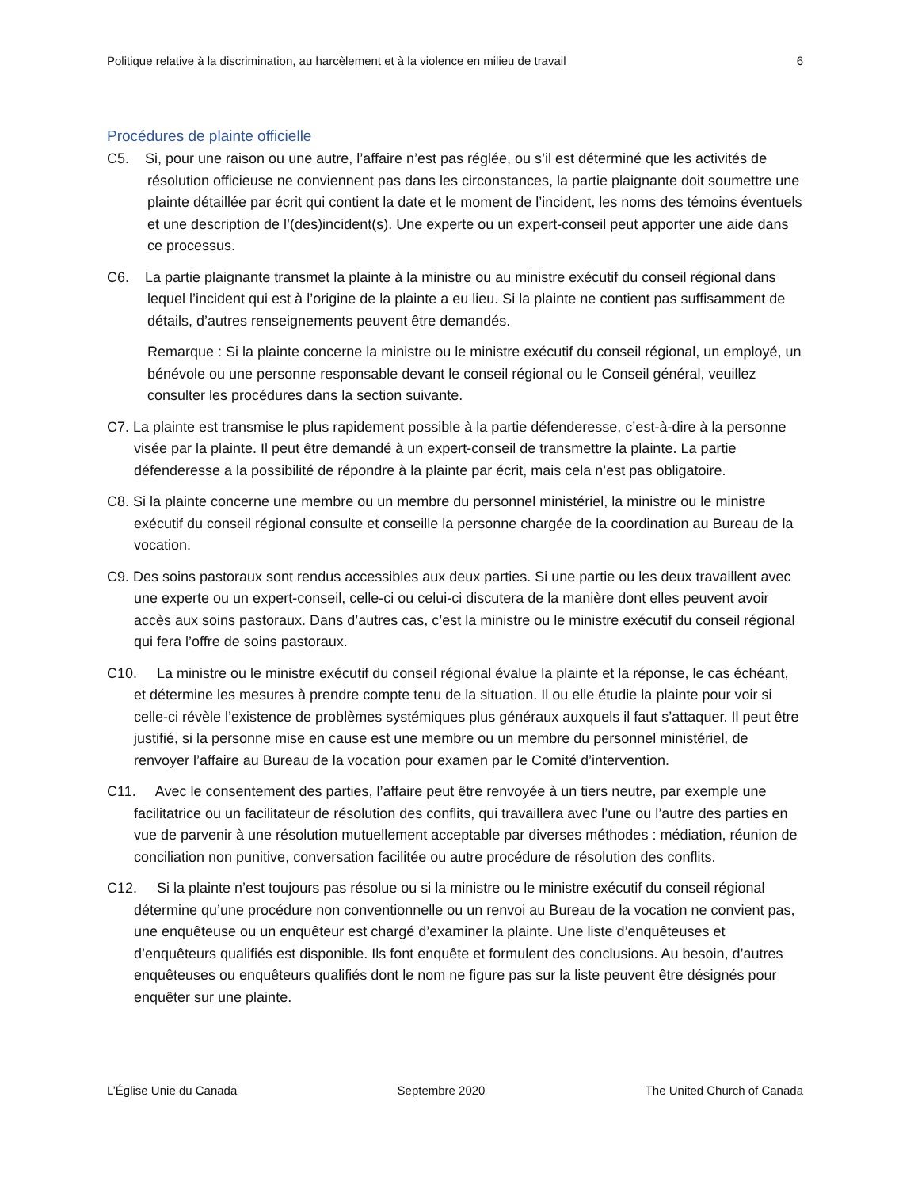Politique relative à la discrimination, au harcèlement et à la violence en milieu de travail 6
Procédures de plainte officielle
C5. Si, pour une raison ou une autre, l’affaire n’est pas réglée, ou s’il est déterminé que les activités de résolution officieuse ne conviennent pas dans les circonstances, la partie plaignante doit soumettre une plainte détaillée par écrit qui contient la date et le moment de l’incident, les noms des témoins éventuels et une description de l’(des)incident(s). Une experte ou un expert-conseil peut apporter une aide dans ce processus.
C6. La partie plaignante transmet la plainte à la ministre ou au ministre exécutif du conseil régional dans lequel l’incident qui est à l’origine de la plainte a eu lieu. Si la plainte ne contient pas suffisamment de détails, d’autres renseignements peuvent être demandés.
Remarque : Si la plainte concerne la ministre ou le ministre exécutif du conseil régional, un employé, un bénévole ou une personne responsable devant le conseil régional ou le Conseil général, veuillez consulter les procédures dans la section suivante.
C7. La plainte est transmise le plus rapidement possible à la partie défenderesse, c’est-à-dire à la personne visée par la plainte. Il peut être demandé à un expert-conseil de transmettre la plainte. La partie défenderesse a la possibilité de répondre à la plainte par écrit, mais cela n’est pas obligatoire.
C8. Si la plainte concerne une membre ou un membre du personnel ministériel, la ministre ou le ministre exécutif du conseil régional consulte et conseille la personne chargée de la coordination au Bureau de la vocation.
C9. Des soins pastoraux sont rendus accessibles aux deux parties. Si une partie ou les deux travaillent avec une experte ou un expert-conseil, celle-ci ou celui-ci discutera de la manière dont elles peuvent avoir accès aux soins pastoraux. Dans d’autres cas, c’est la ministre ou le ministre exécutif du conseil régional qui fera l’offre de soins pastoraux.
C10. La ministre ou le ministre exécutif du conseil régional évalue la plainte et la réponse, le cas échéant, et détermine les mesures à prendre compte tenu de la situation. Il ou elle étudie la plainte pour voir si celle-ci révèle l’existence de problèmes systémiques plus généraux auxquels il faut s’attaquer. Il peut être justifié, si la personne mise en cause est une membre ou un membre du personnel ministériel, de renvoyer l’affaire au Bureau de la vocation pour examen par le Comité d’intervention.
C11. Avec le consentement des parties, l’affaire peut être renvoyée à un tiers neutre, par exemple une facilitatrice ou un facilitateur de résolution des conflits, qui travaillera avec l’une ou l’autre des parties en vue de parvenir à une résolution mutuellement acceptable par diverses méthodes : médiation, réunion de conciliation non punitive, conversation facilitée ou autre procédure de résolution des conflits.
C12. Si la plainte n’est toujours pas résolue ou si la ministre ou le ministre exécutif du conseil régional détermine qu’une procédure non conventionnelle ou un renvoi au Bureau de la vocation ne convient pas, une enquêteuse ou un enquêteur est chargé d’examiner la plainte. Une liste d’enquêteuses et d’enquêteurs qualifiés est disponible. Ils font enquête et formulent des conclusions. Au besoin, d’autres enquêteuses ou enquêteurs qualifiés dont le nom ne figure pas sur la liste peuvent être désignés pour enquêter sur une plainte.
L’Église Unie du Canada Septembre 2020 The United Church of Canada